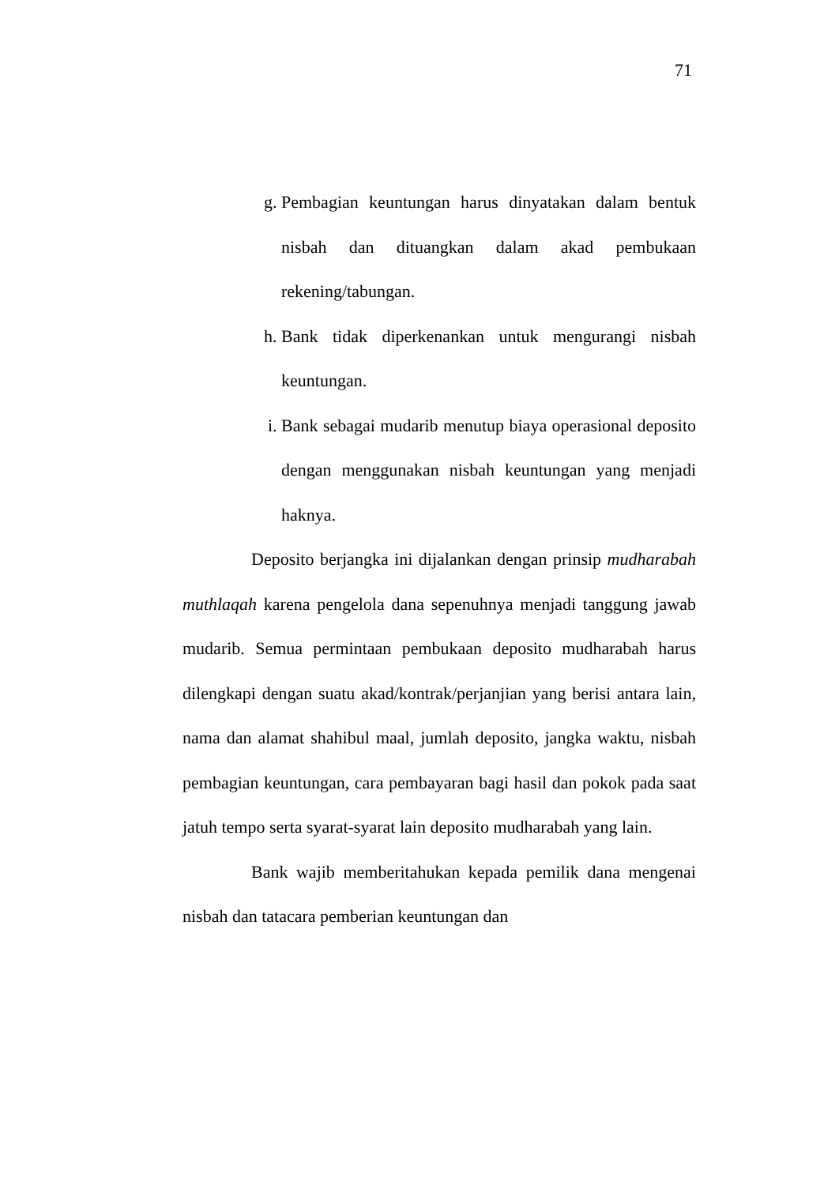71
g. Pembagian keuntungan harus dinyatakan dalam bentuk nisbah dan dituangkan dalam akad pembukaan rekening/tabungan.
h. Bank tidak diperkenankan untuk mengurangi nisbah keuntungan.
i. Bank sebagai mudarib menutup biaya operasional deposito dengan menggunakan nisbah keuntungan yang menjadi haknya.
Deposito berjangka ini dijalankan dengan prinsip mudharabah muthlaqah karena pengelola dana sepenuhnya menjadi tanggung jawab mudarib. Semua permintaan pembukaan deposito mudharabah harus dilengkapi dengan suatu akad/kontrak/perjanjian yang berisi antara lain, nama dan alamat shahibul maal, jumlah deposito, jangka waktu, nisbah pembagian keuntungan, cara pembayaran bagi hasil dan pokok pada saat jatuh tempo serta syarat-syarat lain deposito mudharabah yang lain.
Bank wajib memberitahukan kepada pemilik dana mengenai nisbah dan tatacara pemberian keuntungan dan